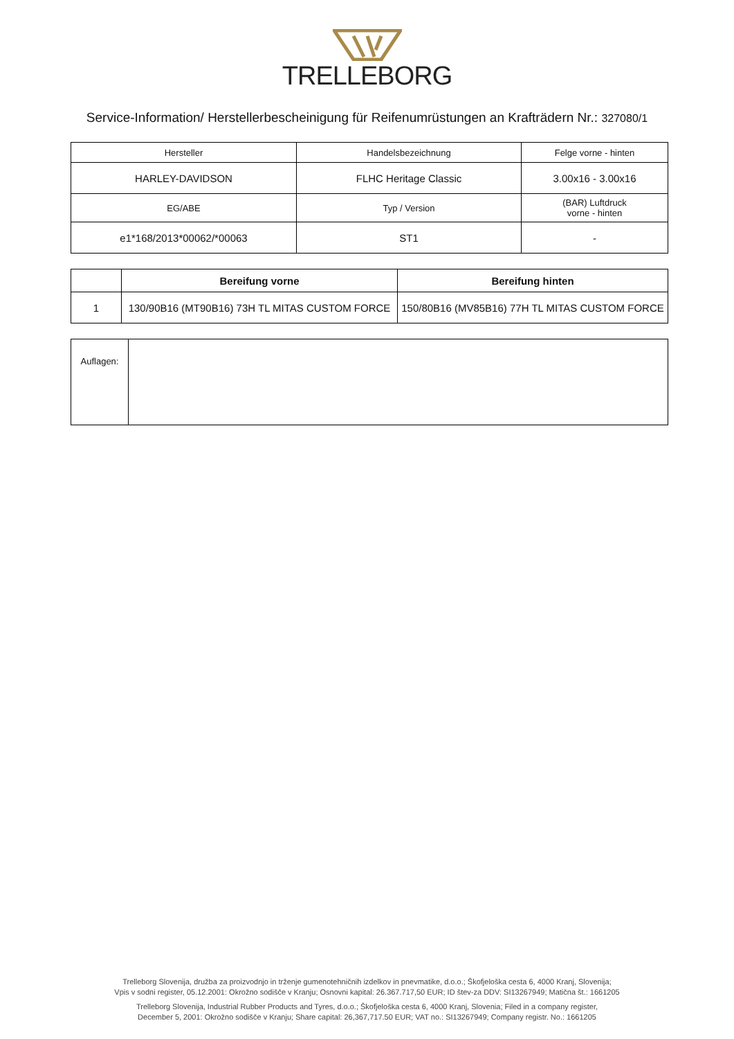TRELLEBORG
Service-Information/ Herstellerbescheinigung für Reifenumrüstungen an Krafträdern Nr.: 327080/1
| Hersteller | Handelsbezeichnung | Felge vorne - hinten |
| HARLEY-DAVIDSON | FLHC Heritage Classic | 3.00x16 - 3.00x16 |
| EG/ABE | Typ / Version | (BAR) Luftdruck vorne - hinten |
| e1*168/2013*00062/*00063 | ST1 | - |
| | Bereifung vorne | Bereifung hinten |
| --- | --- | --- |
| 1 | 130/90B16 (MT90B16) 73H TL MITAS CUSTOM FORCE | 150/80B16 (MV85B16) 77H TL MITAS CUSTOM FORCE |
| Auflagen: | |
Trelleborg Slovenija, družba za proizvodnjo in trženje gumenotehničnih izdelkov in pnevmatike, d.o.o.; Škofjeloška cesta 6, 4000 Kranj, Slovenija;
Vpis v sodni register, 05.12.2001: Okrožno sodišče v Kranju; Osnovni kapital: 26.367.717,50 EUR; ID štev-za DDV: SI13267949; Matična št.: 1661205
Trelleborg Slovenija, Industrial Rubber Products and Tyres, d.o.o.; Škofjeloška cesta 6, 4000 Kranj, Slovenia; Filed in a company register,
December 5, 2001: Okrožno sodišče v Kranju; Share capital: 26,367,717.50 EUR; VAT no.: SI13267949; Company registr. No.: 1661205